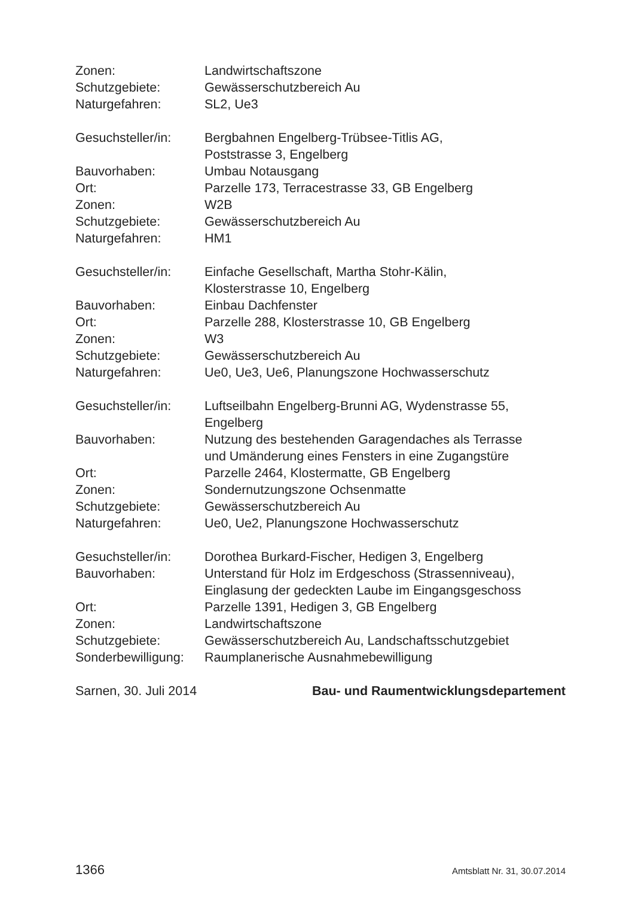Zonen: Landwirtschaftszone
Schutzgebiete: Gewässerschutzbereich Au
Naturgefahren: SL2, Ue3
Gesuchsteller/in:
Bergbahnen Engelberg-Trübsee-Titlis AG,
Poststrasse 3, Engelberg
Bauvorhaben: Umbau Notausgang
Ort: Parzelle 173, Terracestrasse 33, GB Engelberg
Zonen: W2B
Schutzgebiete: Gewässerschutzbereich Au
Naturgefahren: HM1
Gesuchsteller/in:
Einfache Gesellschaft, Martha Stohr-Kälin,
Klosterstrasse 10, Engelberg
Bauvorhaben: Einbau Dachfenster
Ort: Parzelle 288, Klosterstrasse 10, GB Engelberg
Zonen: W3
Schutzgebiete: Gewässerschutzbereich Au
Naturgefahren: Ue0, Ue3, Ue6, Planungszone Hochwasserschutz
Gesuchsteller/in:
Luftseilbahn Engelberg-Brunni AG, Wydenstrasse 55,
Engelberg
Bauvorhaben: Nutzung des bestehenden Garagendaches als Terrasse
und Umänderung eines Fensters in eine Zugangstüre
Ort: Parzelle 2464, Klostermatte, GB Engelberg
Zonen: Sondernutzungszone Ochsenmatte
Schutzgebiete: Gewässerschutzbereich Au
Naturgefahren: Ue0, Ue2, Planungszone Hochwasserschutz
Gesuchsteller/in:
Dorothea Burkard-Fischer, Hedigen 3, Engelberg
Bauvorhaben: Unterstand für Holz im Erdgeschoss (Strassenniveau),
Einglasung der gedeckten Laube im Eingangsgeschoss
Ort: Parzelle 1391, Hedigen 3, GB Engelberg
Zonen: Landwirtschaftszone
Schutzgebiete: Gewässerschutzbereich Au, Landschaftsschutzgebiet
Sonderbewilligung:
Raumplanerische Ausnahmebewilligung
Sarnen, 30. Juli 2014 Bau- und Raumentwicklungsdepartement
1366 Amtsblatt Nr. 31, 30.07.2014